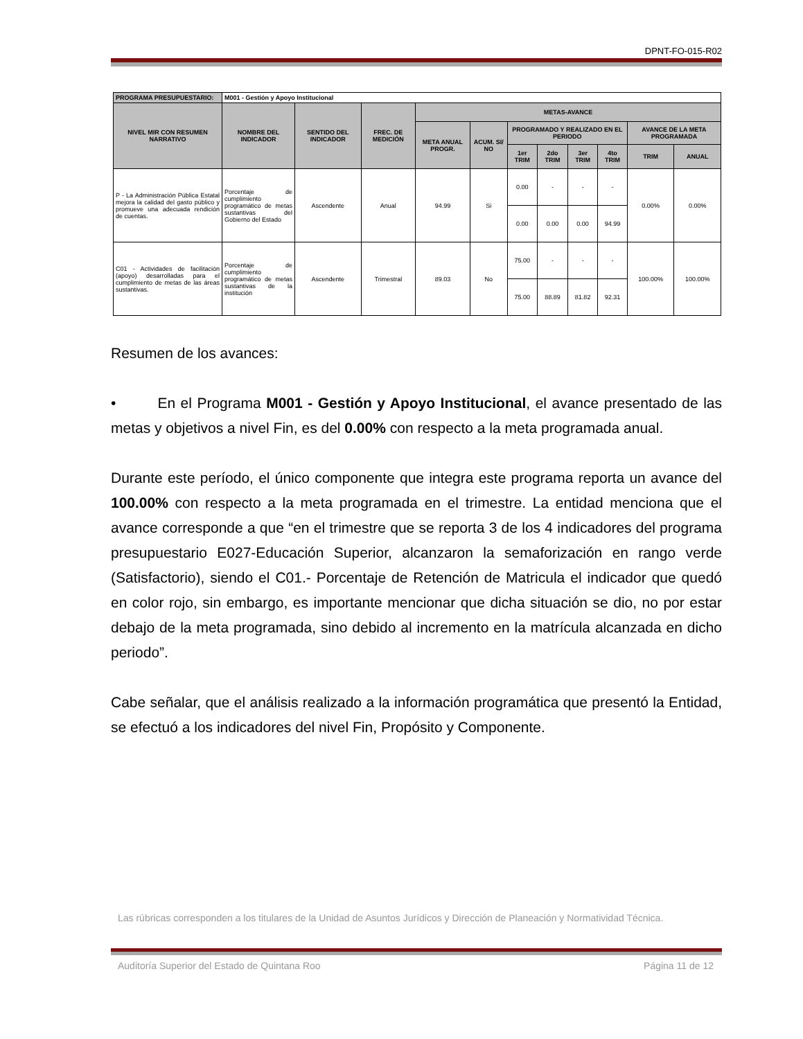DPNT-FO-015-R02
| PROGRAMA PRESUPUESTARIO: | M001 - Gestión y Apoyo Institucional | | | | | | | | | | |
| NIVEL MIR CON RESUMEN NARRATIVO | NOMBRE DEL INDICADOR | SENTIDO DEL INDICADOR | FREC. DE MEDICIÓN | METAS-AVANCE | | | | | | | |
| | | | | META ANUAL PROGR. | ACUM. SI/ NO | PROGRAMADO Y REALIZADO EN EL PERIODO | | | | AVANCE DE LA META PROGRAMADA | |
| | | | | | | 1er TRIM | 2do TRIM | 3er TRIM | 4to TRIM | TRIM | ANUAL |
| P - La Administración Pública Estatal mejora la calidad del gasto público y promueve una adecuada rendición de cuentas. | Porcentaje de cumplimiento programático de metas sustantivas del Gobierno del Estado | Ascendente | Anual | 94.99 | Si | 0.00 | - | - | - | 0.00% | 0.00% |
| | | | | | | 0.00 | 0.00 | 0.00 | 94.99 | | |
| C01 - Actividades de facilitación (apoyo) desarrolladas para el cumplimiento de metas de las áreas sustantivas. | Porcentaje de cumplimiento programático de metas sustantivas de la institución | Ascendente | Trimestral | 89.03 | No | 75.00 | - | - | - | 100.00% | 100.00% |
| | | | | | | 75.00 | 88.89 | 81.82 | 92.31 | | |
Resumen de los avances:
• En el Programa M001 - Gestión y Apoyo Institucional, el avance presentado de las metas y objetivos a nivel Fin, es del 0.00% con respecto a la meta programada anual.
Durante este período, el único componente que integra este programa reporta un avance del 100.00% con respecto a la meta programada en el trimestre. La entidad menciona que el avance corresponde a que “en el trimestre que se reporta 3 de los 4 indicadores del programa presupuestario E027-Educación Superior, alcanzaron la semaforización en rango verde (Satisfactorio), siendo el C01.- Porcentaje de Retención de Matricula el indicador que quedó en color rojo, sin embargo, es importante mencionar que dicha situación se dio, no por estar debajo de la meta programada, sino debido al incremento en la matrícula alcanzada en dicho periodo”.
Cabe señalar, que el análisis realizado a la información programática que presentó la Entidad, se efectuó a los indicadores del nivel Fin, Propósito y Componente.
Las rúbricas corresponden a los titulares de la Unidad de Asuntos Jurídicos y Dirección de Planeación y Normatividad Técnica.
Auditoría Superior del Estado de Quintana Roo Página 11 de 12